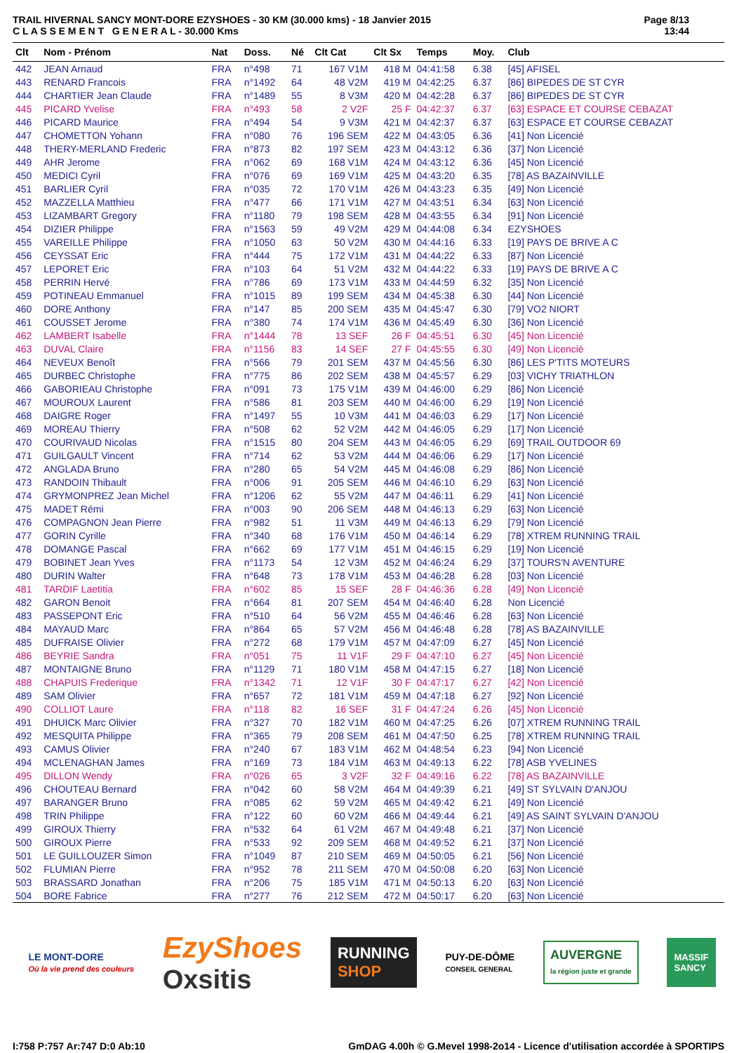TRAIL HIVERNAL SANCY MONT-DORE EZYSHOES - 30 KM (30.000 kms) - 18 Janvier 2015
C L A S S E M E N T G E N E R A L - 30.000 Kms
Page 8/13
13:44
| Clt | Nom - Prénom | Nat | Doss. | Né | Clt Cat | Clt Sx | Temps | Moy. | Club |
| --- | --- | --- | --- | --- | --- | --- | --- | --- | --- |
| 442 | JEAN Arnaud | FRA | n°498 | 71 | 167 V1M | 418 M | 04:41:58 | 6.38 | [45] AFISEL |
| 443 | RENARD Francois | FRA | n°1492 | 64 | 48 V2M | 419 M | 04:42:25 | 6.37 | [86] BIPEDES DE ST CYR |
| 444 | CHARTIER Jean Claude | FRA | n°1489 | 55 | 8 V3M | 420 M | 04:42:28 | 6.37 | [86] BIPEDES DE ST CYR |
| 445 | PICARD Yvelise | FRA | n°493 | 58 | 2 V2F | 25 F | 04:42:37 | 6.37 | [63] ESPACE ET COURSE CEBAZAT |
| 446 | PICARD Maurice | FRA | n°494 | 54 | 9 V3M | 421 M | 04:42:37 | 6.37 | [63] ESPACE ET COURSE CEBAZAT |
| 447 | CHOMETTON Yohann | FRA | n°080 | 76 | 196 SEM | 422 M | 04:43:05 | 6.36 | [41] Non Licencié |
| 448 | THERY-MERLAND Frederic | FRA | n°873 | 82 | 197 SEM | 423 M | 04:43:12 | 6.36 | [37] Non Licencié |
| 449 | AHR Jerome | FRA | n°062 | 69 | 168 V1M | 424 M | 04:43:12 | 6.36 | [45] Non Licencié |
| 450 | MEDICI Cyril | FRA | n°076 | 69 | 169 V1M | 425 M | 04:43:20 | 6.35 | [78] AS BAZAINVILLE |
| 451 | BARLIER Cyril | FRA | n°035 | 72 | 170 V1M | 426 M | 04:43:23 | 6.35 | [49] Non Licencié |
| 452 | MAZZELLA Matthieu | FRA | n°477 | 66 | 171 V1M | 427 M | 04:43:51 | 6.34 | [63] Non Licencié |
| 453 | LIZAMBART Gregory | FRA | n°1180 | 79 | 198 SEM | 428 M | 04:43:55 | 6.34 | [91] Non Licencié |
| 454 | DIZIER Philippe | FRA | n°1563 | 59 | 49 V2M | 429 M | 04:44:08 | 6.34 | EZYSHOES |
| 455 | VAREILLE Philippe | FRA | n°1050 | 63 | 50 V2M | 430 M | 04:44:16 | 6.33 | [19] PAYS DE BRIVE A C |
| 456 | CEYSSAT Eric | FRA | n°444 | 75 | 172 V1M | 431 M | 04:44:22 | 6.33 | [87] Non Licencié |
| 457 | LEPORET Eric | FRA | n°103 | 64 | 51 V2M | 432 M | 04:44:22 | 6.33 | [19] PAYS DE BRIVE A C |
| 458 | PERRIN Hervé | FRA | n°786 | 69 | 173 V1M | 433 M | 04:44:59 | 6.32 | [35] Non Licencié |
| 459 | POTINEAU Emmanuel | FRA | n°1015 | 89 | 199 SEM | 434 M | 04:45:38 | 6.30 | [44] Non Licencié |
| 460 | DORE Anthony | FRA | n°147 | 85 | 200 SEM | 435 M | 04:45:47 | 6.30 | [79] VO2 NIORT |
| 461 | COUSSET Jerome | FRA | n°380 | 74 | 174 V1M | 436 M | 04:45:49 | 6.30 | [36] Non Licencié |
| 462 | LAMBERT Isabelle | FRA | n°1444 | 78 | 13 SEF | 26 F | 04:45:51 | 6.30 | [45] Non Licencié |
| 463 | DUVAL Claire | FRA | n°1156 | 83 | 14 SEF | 27 F | 04:45:55 | 6.30 | [49] Non Licencié |
| 464 | NEVEUX Benoît | FRA | n°566 | 79 | 201 SEM | 437 M | 04:45:56 | 6.30 | [86] LES P'TITS MOTEURS |
| 465 | DURBEC Christophe | FRA | n°775 | 86 | 202 SEM | 438 M | 04:45:57 | 6.29 | [03] VICHY TRIATHLON |
| 466 | GABORIEAU Christophe | FRA | n°091 | 73 | 175 V1M | 439 M | 04:46:00 | 6.29 | [86] Non Licencié |
| 467 | MOUROUX Laurent | FRA | n°586 | 81 | 203 SEM | 440 M | 04:46:00 | 6.29 | [19] Non Licencié |
| 468 | DAIGRE Roger | FRA | n°1497 | 55 | 10 V3M | 441 M | 04:46:03 | 6.29 | [17] Non Licencié |
| 469 | MOREAU Thierry | FRA | n°508 | 62 | 52 V2M | 442 M | 04:46:05 | 6.29 | [17] Non Licencié |
| 470 | COURIVAUD Nicolas | FRA | n°1515 | 80 | 204 SEM | 443 M | 04:46:05 | 6.29 | [69] TRAIL OUTDOOR 69 |
| 471 | GUILGAULT Vincent | FRA | n°714 | 62 | 53 V2M | 444 M | 04:46:06 | 6.29 | [17] Non Licencié |
| 472 | ANGLADA Bruno | FRA | n°280 | 65 | 54 V2M | 445 M | 04:46:08 | 6.29 | [86] Non Licencié |
| 473 | RANDOIN Thibault | FRA | n°006 | 91 | 205 SEM | 446 M | 04:46:10 | 6.29 | [63] Non Licencié |
| 474 | GRYMONPREZ Jean Michel | FRA | n°1206 | 62 | 55 V2M | 447 M | 04:46:11 | 6.29 | [41] Non Licencié |
| 475 | MADET Rémi | FRA | n°003 | 90 | 206 SEM | 448 M | 04:46:13 | 6.29 | [63] Non Licencié |
| 476 | COMPAGNON Jean Pierre | FRA | n°982 | 51 | 11 V3M | 449 M | 04:46:13 | 6.29 | [79] Non Licencié |
| 477 | GORIN Cyrille | FRA | n°340 | 68 | 176 V1M | 450 M | 04:46:14 | 6.29 | [78] XTREM RUNNING TRAIL |
| 478 | DOMANGE Pascal | FRA | n°662 | 69 | 177 V1M | 451 M | 04:46:15 | 6.29 | [19] Non Licencié |
| 479 | BOBINET Jean Yves | FRA | n°1173 | 54 | 12 V3M | 452 M | 04:46:24 | 6.29 | [37] TOURS'N AVENTURE |
| 480 | DURIN Walter | FRA | n°648 | 73 | 178 V1M | 453 M | 04:46:28 | 6.28 | [03] Non Licencié |
| 481 | TARDIF Laetitia | FRA | n°602 | 85 | 15 SEF | 28 F | 04:46:36 | 6.28 | [49] Non Licencié |
| 482 | GARON Benoit | FRA | n°664 | 81 | 207 SEM | 454 M | 04:46:40 | 6.28 | Non Licencié |
| 483 | PASSEPONT Eric | FRA | n°510 | 64 | 56 V2M | 455 M | 04:46:46 | 6.28 | [63] Non Licencié |
| 484 | MAYAUD Marc | FRA | n°864 | 65 | 57 V2M | 456 M | 04:46:48 | 6.28 | [78] AS BAZAINVILLE |
| 485 | DUFRAISE Olivier | FRA | n°272 | 68 | 179 V1M | 457 M | 04:47:09 | 6.27 | [45] Non Licencié |
| 486 | BEYRIE Sandra | FRA | n°051 | 75 | 11 V1F | 29 F | 04:47:10 | 6.27 | [45] Non Licencié |
| 487 | MONTAIGNE Bruno | FRA | n°1129 | 71 | 180 V1M | 458 M | 04:47:15 | 6.27 | [18] Non Licencié |
| 488 | CHAPUIS Frederique | FRA | n°1342 | 71 | 12 V1F | 30 F | 04:47:17 | 6.27 | [42] Non Licencié |
| 489 | SAM Olivier | FRA | n°657 | 72 | 181 V1M | 459 M | 04:47:18 | 6.27 | [92] Non Licencié |
| 490 | COLLIOT Laure | FRA | n°118 | 82 | 16 SEF | 31 F | 04:47:24 | 6.26 | [45] Non Licencié |
| 491 | DHUICK Marc Olivier | FRA | n°327 | 70 | 182 V1M | 460 M | 04:47:25 | 6.26 | [07] XTREM RUNNING TRAIL |
| 492 | MESQUITA Philippe | FRA | n°365 | 79 | 208 SEM | 461 M | 04:47:50 | 6.25 | [78] XTREM RUNNING TRAIL |
| 493 | CAMUS Olivier | FRA | n°240 | 67 | 183 V1M | 462 M | 04:48:54 | 6.23 | [94] Non Licencié |
| 494 | MCLENAGHAN James | FRA | n°169 | 73 | 184 V1M | 463 M | 04:49:13 | 6.22 | [78] ASB YVELINES |
| 495 | DILLON Wendy | FRA | n°026 | 65 | 3 V2F | 32 F | 04:49:16 | 6.22 | [78] AS BAZAINVILLE |
| 496 | CHOUTEAU Bernard | FRA | n°042 | 60 | 58 V2M | 464 M | 04:49:39 | 6.21 | [49] ST SYLVAIN D'ANJOU |
| 497 | BARANGER Bruno | FRA | n°085 | 62 | 59 V2M | 465 M | 04:49:42 | 6.21 | [49] Non Licencié |
| 498 | TRIN Philippe | FRA | n°122 | 60 | 60 V2M | 466 M | 04:49:44 | 6.21 | [49] AS SAINT SYLVAIN D'ANJOU |
| 499 | GIROUX Thierry | FRA | n°532 | 64 | 61 V2M | 467 M | 04:49:48 | 6.21 | [37] Non Licencié |
| 500 | GIROUX Pierre | FRA | n°533 | 92 | 209 SEM | 468 M | 04:49:52 | 6.21 | [37] Non Licencié |
| 501 | LE GUILLOUZER Simon | FRA | n°1049 | 87 | 210 SEM | 469 M | 04:50:05 | 6.21 | [56] Non Licencié |
| 502 | FLUMIAN Pierre | FRA | n°952 | 78 | 211 SEM | 470 M | 04:50:08 | 6.20 | [63] Non Licencié |
| 503 | BRASSARD Jonathan | FRA | n°206 | 75 | 185 V1M | 471 M | 04:50:13 | 6.20 | [63] Non Licencié |
| 504 | BORE Fabrice | FRA | n°277 | 76 | 212 SEM | 472 M | 04:50:17 | 6.20 | [63] Non Licencié |
LE MONT-DORE
Où la vie prend des couleurs
EzyShoes
Oxsitis
RUNNING
SHOP
PUY-DE-DÔME
CONSEIL GENERAL
AUVERGNE
la région juste et grande
MASSIF
SANCY
I:758 P:757 Ar:747 D:0 Ab:10 GmDAG 4.00h © G.Mevel 1998-2o14 - Licence d'utilisation accordée à SPORTIPS